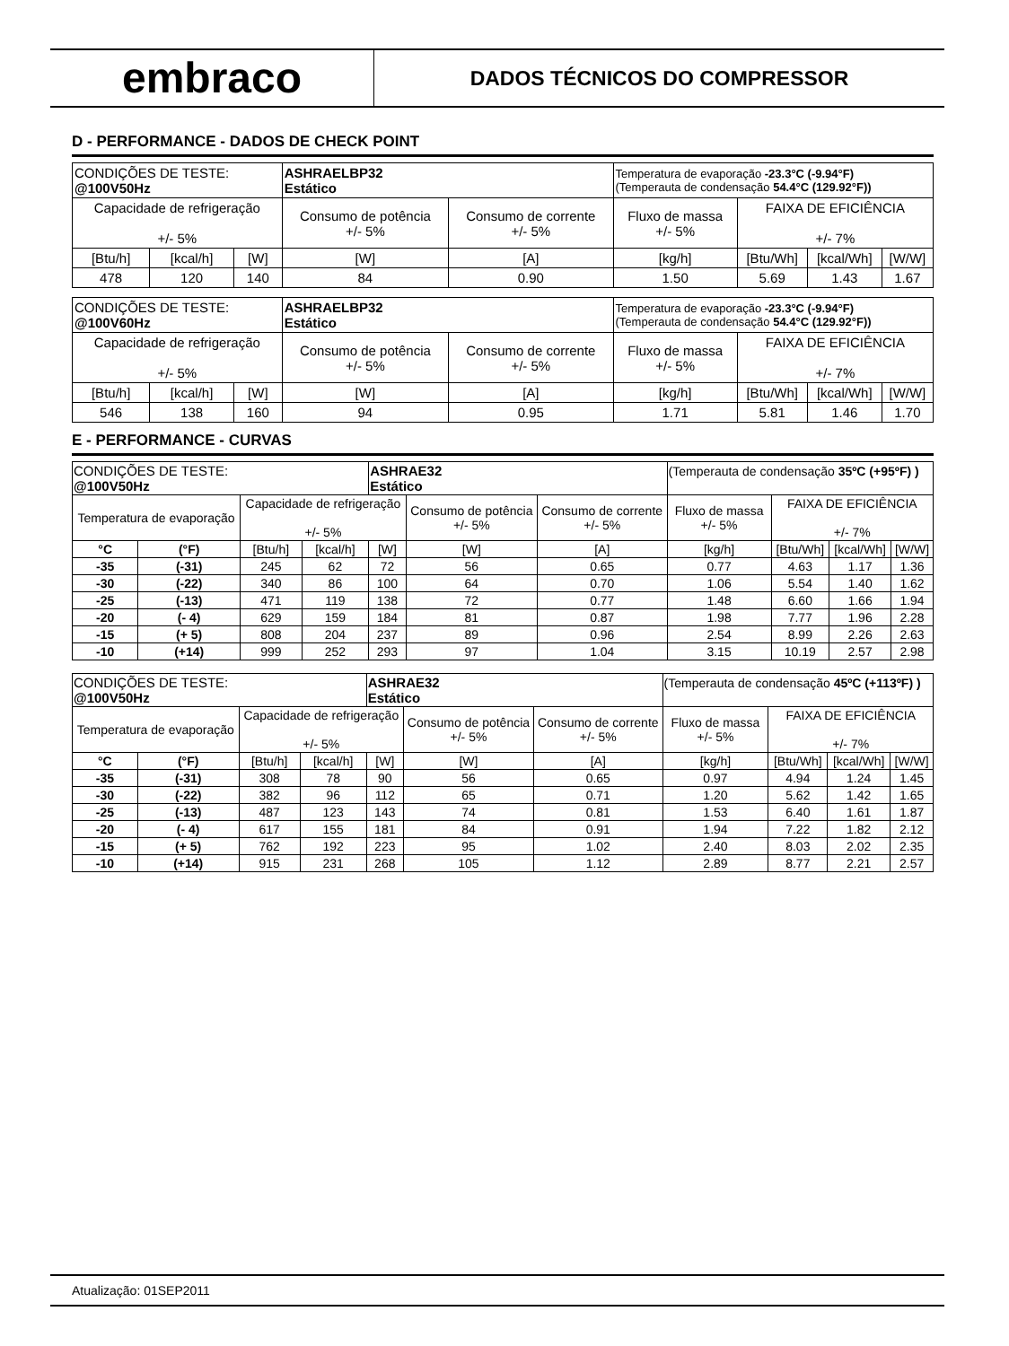embraco
DADOS TÉCNICOS DO COMPRESSOR
D - PERFORMANCE - DADOS DE CHECK POINT
| CONDIÇÕES DE TESTE: @100V50Hz | | | ASHRAELBP32 Estático | | Temperatura de evaporação -23.3°C (-9.94°F) (Temperauta de condensação 54.4°C (129.92°F)) | | | |
| Capacidade de refrigeração +/- 5% | | | Consumo de potência +/- 5% | Consumo de corrente +/- 5% | Fluxo de massa +/- 5% | FAIXA DE EFICIÊNCIA +/- 7% | | |
| [Btu/h] | [kcal/h] | [W] | [W] | [A] | [kg/h] | [Btu/Wh] | [kcal/Wh] | [W/W] |
| 478 | 120 | 140 | 84 | 0.90 | 1.50 | 5.69 | 1.43 | 1.67 |
| CONDIÇÕES DE TESTE: @100V60Hz | | | ASHRAELBP32 Estático | | Temperatura de evaporação -23.3°C (-9.94°F) (Temperauta de condensação 54.4°C (129.92°F)) | | | |
| Capacidade de refrigeração +/- 5% | | | Consumo de potência +/- 5% | Consumo de corrente +/- 5% | Fluxo de massa +/- 5% | FAIXA DE EFICIÊNCIA +/- 7% | | |
| [Btu/h] | [kcal/h] | [W] | [W] | [A] | [kg/h] | [Btu/Wh] | [kcal/Wh] | [W/W] |
| 546 | 138 | 160 | 94 | 0.95 | 1.71 | 5.81 | 1.46 | 1.70 |
E - PERFORMANCE - CURVAS
| CONDIÇÕES DE TESTE: @100V50Hz | | | | ASHRAE32 Estático | | | (Temperauta de condensação 35ºC (+95ºF) ) | | | |
| Temperatura de evaporação | | Capacidade de refrigeração +/- 5% | | | Consumo de potência +/- 5% | Consumo de corrente +/- 5% | Fluxo de massa +/- 5% | FAIXA DE EFICIÊNCIA +/- 7% | | |
| °C | (°F) | [Btu/h] | [kcal/h] | [W] | [W] | [A] | [kg/h] | [Btu/Wh] | [kcal/Wh] | [W/W] |
| -35 | (-31) | 245 | 62 | 72 | 56 | 0.65 | 0.77 | 4.63 | 1.17 | 1.36 |
| -30 | (-22) | 340 | 86 | 100 | 64 | 0.70 | 1.06 | 5.54 | 1.40 | 1.62 |
| -25 | (-13) | 471 | 119 | 138 | 72 | 0.77 | 1.48 | 6.60 | 1.66 | 1.94 |
| -20 | (- 4) | 629 | 159 | 184 | 81 | 0.87 | 1.98 | 7.77 | 1.96 | 2.28 |
| -15 | (+ 5) | 808 | 204 | 237 | 89 | 0.96 | 2.54 | 8.99 | 2.26 | 2.63 |
| -10 | (+14) | 999 | 252 | 293 | 97 | 1.04 | 3.15 | 10.19 | 2.57 | 2.98 |
| CONDIÇÕES DE TESTE: @100V50Hz | | | | ASHRAE32 Estático | | | (Temperauta de condensação 45ºC (+113ºF) ) | | | |
| Temperatura de evaporação | | Capacidade de refrigeração +/- 5% | | | Consumo de potência +/- 5% | Consumo de corrente +/- 5% | Fluxo de massa +/- 5% | FAIXA DE EFICIÊNCIA +/- 7% | | |
| °C | (°F) | [Btu/h] | [kcal/h] | [W] | [W] | [A] | [kg/h] | [Btu/Wh] | [kcal/Wh] | [W/W] |
| -35 | (-31) | 308 | 78 | 90 | 56 | 0.65 | 0.97 | 4.94 | 1.24 | 1.45 |
| -30 | (-22) | 382 | 96 | 112 | 65 | 0.71 | 1.20 | 5.62 | 1.42 | 1.65 |
| -25 | (-13) | 487 | 123 | 143 | 74 | 0.81 | 1.53 | 6.40 | 1.61 | 1.87 |
| -20 | (- 4) | 617 | 155 | 181 | 84 | 0.91 | 1.94 | 7.22 | 1.82 | 2.12 |
| -15 | (+ 5) | 762 | 192 | 223 | 95 | 1.02 | 2.40 | 8.03 | 2.02 | 2.35 |
| -10 | (+14) | 915 | 231 | 268 | 105 | 1.12 | 2.89 | 8.77 | 2.21 | 2.57 |
Atualização: 01SEP2011